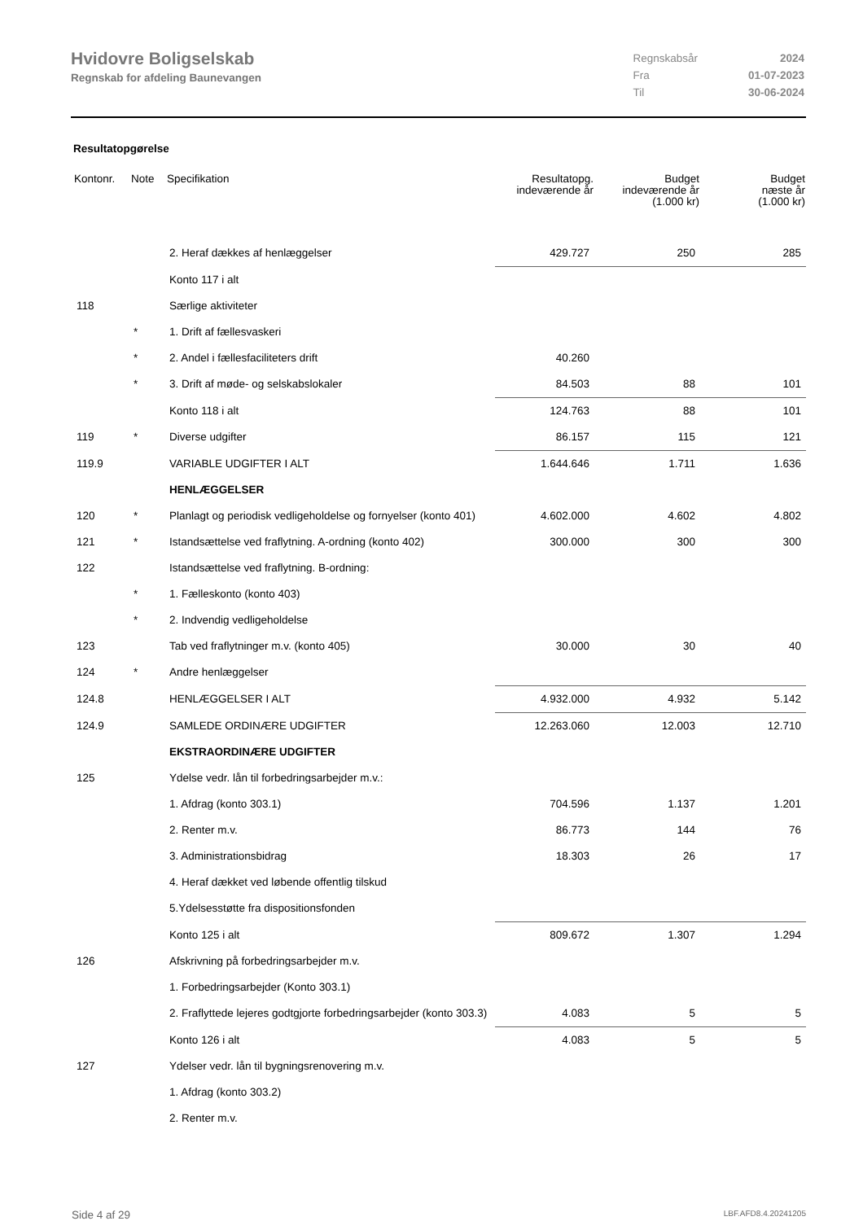Hvidovre Boligselskab
Regnskab for afdeling Baunevangen
| Regnskabsår | 2024 |
| Fra | 01-07-2023 |
| Til | 30-06-2024 |
Resultatopgørelse
| Kontonr. | Note | Specifikation | Resultatopg. indeværende år | Budget indeværende år (1.000 kr) | Budget næste år (1.000 kr) |
| --- | --- | --- | --- | --- | --- |
| | | 2. Heraf dækkes af henlæggelser | 429.727 | 250 | 285 |
| | | Konto 117 i alt | | | |
| 118 | | Særlige aktiviteter | | | |
| | * | 1. Drift af fællesvaskeri | | | |
| | * | 2. Andel i fællesfaciliteters drift | 40.260 | | |
| | * | 3. Drift af møde- og selskabslokaler | 84.503 | 88 | 101 |
| | | Konto 118 i alt | 124.763 | 88 | 101 |
| 119 | * | Diverse udgifter | 86.157 | 115 | 121 |
| 119.9 | | VARIABLE UDGIFTER I ALT | 1.644.646 | 1.711 | 1.636 |
| | | HENLÆGGELSER | | | |
| 120 | * | Planlagt og periodisk vedligeholdelse og fornyelser (konto 401) | 4.602.000 | 4.602 | 4.802 |
| 121 | * | Istandsættelse ved fraflytning. A-ordning (konto 402) | 300.000 | 300 | 300 |
| 122 | | Istandsættelse ved fraflytning. B-ordning: | | | |
| | * | 1. Fælleskonto (konto 403) | | | |
| | * | 2. Indvendig vedligeholdelse | | | |
| 123 | | Tab ved fraflytninger m.v. (konto 405) | 30.000 | 30 | 40 |
| 124 | * | Andre henlæggelser | | | |
| 124.8 | | HENLÆGGELSER I ALT | 4.932.000 | 4.932 | 5.142 |
| 124.9 | | SAMLEDE ORDINÆRE UDGIFTER | 12.263.060 | 12.003 | 12.710 |
| | | EKSTRAORDINÆRE UDGIFTER | | | |
| 125 | | Ydelse vedr. lån til forbedringsarbejder m.v.: | | | |
| | | 1. Afdrag (konto 303.1) | 704.596 | 1.137 | 1.201 |
| | | 2. Renter m.v. | 86.773 | 144 | 76 |
| | | 3. Administrationsbidrag | 18.303 | 26 | 17 |
| | | 4. Heraf dækket ved løbende offentlig tilskud | | | |
| | | 5.Ydelsesstøtte fra dispositionsfonden | | | |
| | | Konto 125 i alt | 809.672 | 1.307 | 1.294 |
| 126 | | Afskrivning på forbedringsarbejder m.v. | | | |
| | | 1. Forbedringsarbejder (Konto 303.1) | | | |
| | | 2. Fraflyttede lejeres godtgjorte forbedringsarbejder (konto 303.3) | 4.083 | 5 | 5 |
| | | Konto 126 i alt | 4.083 | 5 | 5 |
| 127 | | Ydelser vedr. lån til bygningsrenovering m.v. | | | |
| | | 1. Afdrag (konto 303.2) | | | |
| | | 2. Renter m.v. | | | |
Side 4 af 29 LBF.AFD8.4.20241205